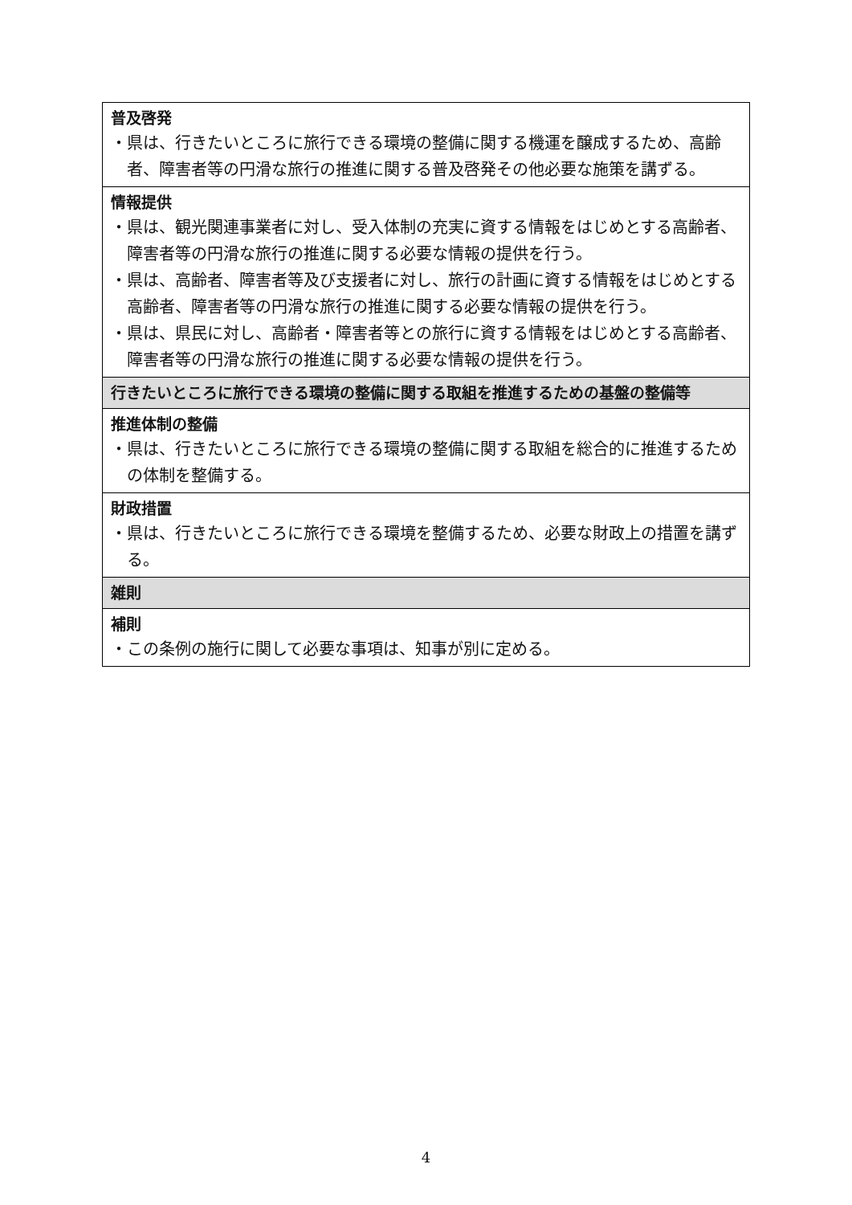| 普及啓発 ・県は、行きたいところに旅行できる環境の整備に関する機運を醸成するため、高齢者、障害者等の円滑な旅行の推進に関する普及啓発その他必要な施策を講ずる。 |
| 情報提供 ・県は、観光関連事業者に対し、受入体制の充実に資する情報をはじめとする高齢者、障害者等の円滑な旅行の推進に関する必要な情報の提供を行う。 ・県は、高齢者、障害者等及び支援者に対し、旅行の計画に資する情報をはじめとする高齢者、障害者等の円滑な旅行の推進に関する必要な情報の提供を行う。 ・県は、県民に対し、高齢者・障害者等との旅行に資する情報をはじめとする高齢者、障害者等の円滑な旅行の推進に関する必要な情報の提供を行う。 |
| 行きたいところに旅行できる環境の整備に関する取組を推進するための基盤の整備等 |
| 推進体制の整備 ・県は、行きたいところに旅行できる環境の整備に関する取組を総合的に推進するための体制を整備する。 |
| 財政措置 ・県は、行きたいところに旅行できる環境を整備するため、必要な財政上の措置を講ずる。 |
| 雑則 |
| 補則 ・この条例の施行に関して必要な事項は、知事が別に定める。 |
4